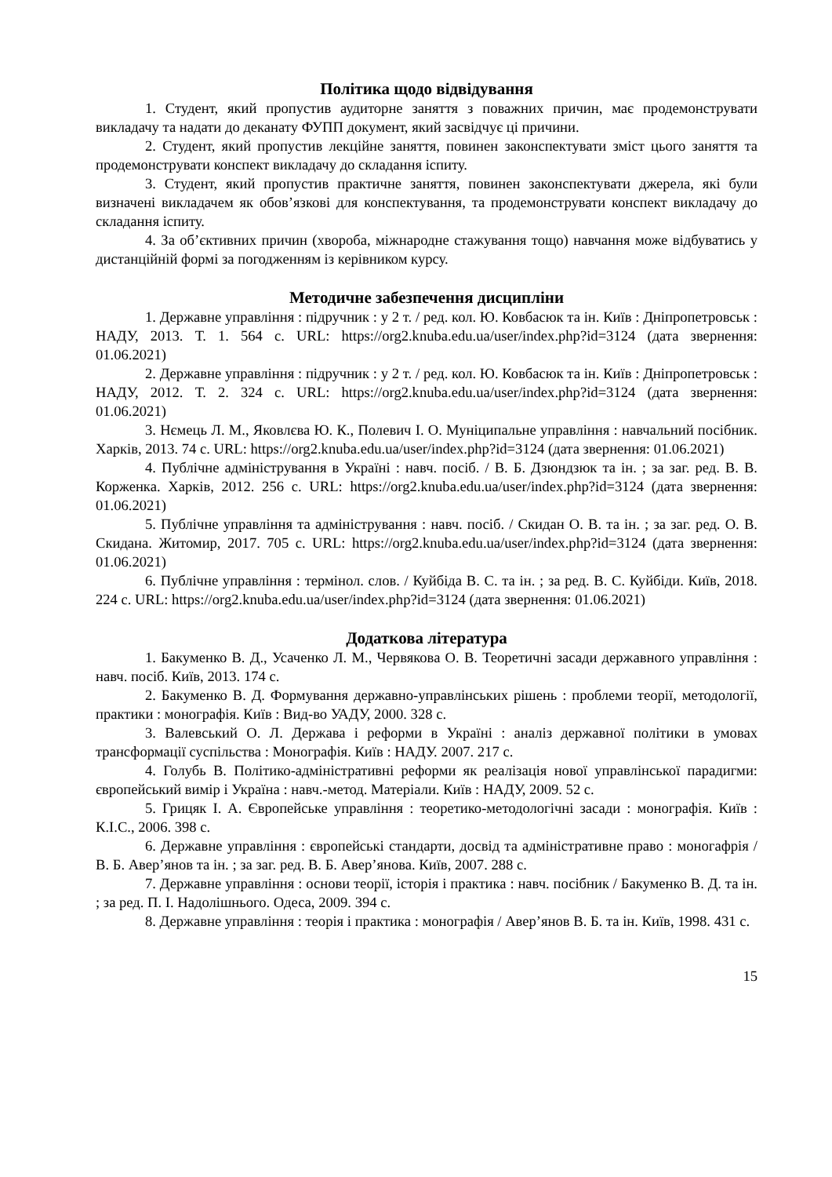Політика щодо відвідування
1. Студент, який пропустив аудиторне заняття з поважних причин, має продемонструвати викладачу та надати до деканату ФУПП документ, який засвідчує ці причини.
2. Студент, який пропустив лекційне заняття, повинен законспектувати зміст цього заняття та продемонструвати конспект викладачу до складання іспиту.
3. Студент, який пропустив практичне заняття, повинен законспектувати джерела, які були визначені викладачем як обов’язкові для конспектування, та продемонструвати конспект викладачу до складання іспиту.
4. За об’єктивних причин (хвороба, міжнародне стажування тощо) навчання може відбуватись у дистанційній формі за погодженням із керівником курсу.
Методичне забезпечення дисципліни
1. Державне управління : підручник : у 2 т. / ред. кол. Ю. Ковбасюк та ін. Київ : Дніпропетровськ : НАДУ, 2013. Т. 1. 564 с. URL: https://org2.knuba.edu.ua/user/index.php?id=3124 (дата звернення: 01.06.2021)
2. Державне управління : підручник : у 2 т. / ред. кол. Ю. Ковбасюк та ін. Київ : Дніпропетровськ : НАДУ, 2012. Т. 2. 324 с. URL: https://org2.knuba.edu.ua/user/index.php?id=3124 (дата звернення: 01.06.2021)
3. Нємець Л. М., Яковлєва Ю. К., Полевич І. О. Муніципальне управління : навчальний посібник. Харків, 2013. 74 с. URL: https://org2.knuba.edu.ua/user/index.php?id=3124 (дата звернення: 01.06.2021)
4. Публічне адміністрування в Україні : навч. посіб. / В. Б. Дзюндзюк та ін. ; за заг. ред. В. В. Корженка. Харків, 2012. 256 с. URL: https://org2.knuba.edu.ua/user/index.php?id=3124 (дата звернення: 01.06.2021)
5. Публічне управління та адміністрування : навч. посіб. / Скидан О. В. та ін. ; за заг. ред. О. В. Скидана. Житомир, 2017. 705 с. URL: https://org2.knuba.edu.ua/user/index.php?id=3124 (дата звернення: 01.06.2021)
6. Публічне управління : термінол. слов. / Куйбіда В. С. та ін. ; за ред. В. С. Куйбіди. Київ, 2018. 224 с. URL: https://org2.knuba.edu.ua/user/index.php?id=3124 (дата звернення: 01.06.2021)
Додаткова література
1. Бакуменко В. Д., Усаченко Л. М., Червякова О. В. Теоретичні засади державного управління : навч. посіб. Київ, 2013. 174 с.
2. Бакуменко В. Д. Формування державно-управлінських рішень : проблеми теорії, методології, практики : монографія. Київ : Вид-во УАДУ, 2000. 328 с.
3. Валевський О. Л. Держава і реформи в Україні : аналіз державної політики в умовах трансформації суспільства : Монографія. Київ : НАДУ. 2007. 217 с.
4. Голубь В. Політико-адміністративні реформи як реалізація нової управлінської парадигми: європейський вимір і Україна : навч.-метод. Матеріали. Київ : НАДУ, 2009. 52 с.
5. Грицяк І. А. Європейське управління : теоретико-методологічні засади : монографія. Київ : К.І.С., 2006. 398 с.
6. Державне управління : європейські стандарти, досвід та адміністративне право : моногафрія / В. Б. Авер’янов та ін. ; за заг. ред. В. Б. Авер’янова. Київ, 2007. 288 с.
7. Державне управління : основи теорії, історія і практика : навч. посібник / Бакуменко В. Д. та ін. ; за ред. П. І. Надолішнього. Одеса, 2009. 394 с.
8. Державне управління : теорія і практика : монографія / Авер’янов В. Б. та ін. Київ, 1998. 431 с.
15